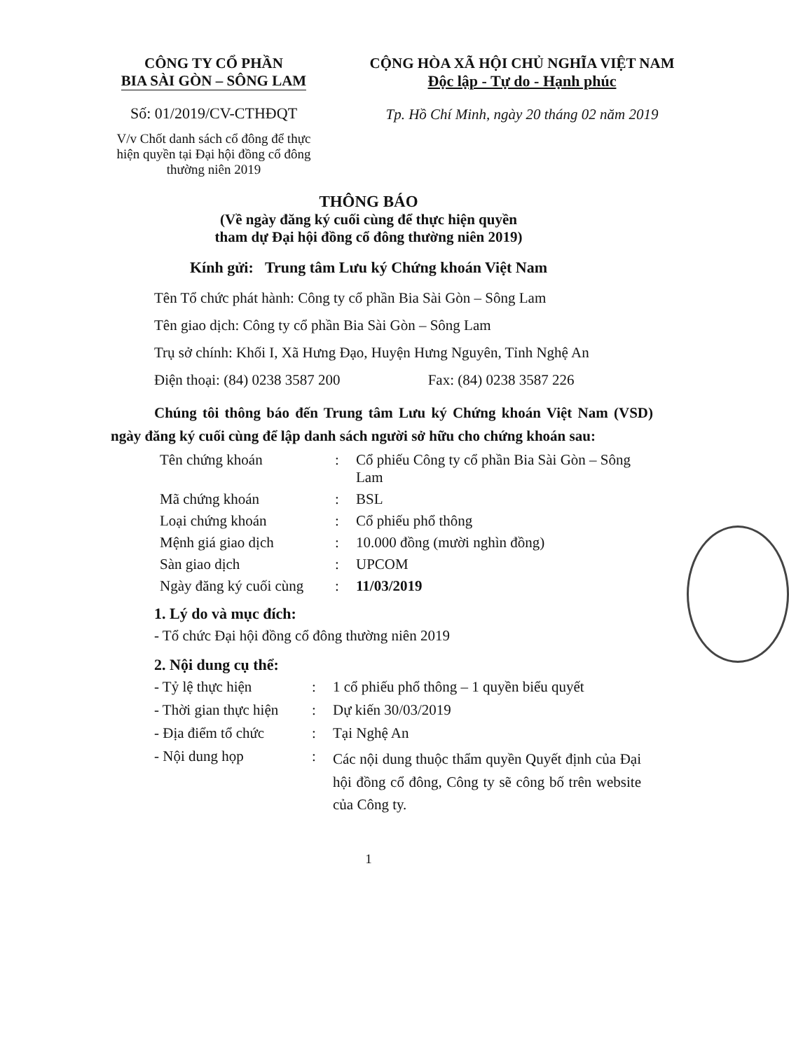CÔNG TY CỔ PHẦN
BIA SÀI GÒN – SÔNG LAM
Số: 01/2019/CV-CTHĐQT
V/v Chốt danh sách cổ đông để thực hiện quyền tại Đại hội đồng cổ đông thường niên 2019
CỘNG HÒA XÃ HỘI CHỦ NGHĨA VIỆT NAM
Độc lập - Tự do - Hạnh phúc
Tp. Hồ Chí Minh, ngày 20 tháng 02 năm 2019
THÔNG BÁO
(Về ngày đăng ký cuối cùng để thực hiện quyền
tham dự Đại hội đồng cổ đông thường niên 2019)
Kính gửi: Trung tâm Lưu ký Chứng khoán Việt Nam
Tên Tổ chức phát hành: Công ty cổ phần Bia Sài Gòn – Sông Lam
Tên giao dịch: Công ty cổ phần Bia Sài Gòn – Sông Lam
Trụ sở chính: Khối I, Xã Hưng Đạo, Huyện Hưng Nguyên, Tỉnh Nghệ An
Điện thoại: (84) 0238 3587 200 Fax: (84) 0238 3587 226
Chúng tôi thông báo đến Trung tâm Lưu ký Chứng khoán Việt Nam (VSD) ngày đăng ký cuối cùng để lập danh sách người sở hữu cho chứng khoán sau:
Tên chứng khoán: Cổ phiếu Công ty cổ phần Bia Sài Gòn – Sông Lam Mã chứng khoán: BSL Loại chứng khoán: Cổ phiếu phổ thông Mệnh giá giao dịch: 10.000 đồng (mười nghìn đồng) Sàn giao dịch: UPCOM Ngày đăng ký cuối cùng: 11/03/2019
1. Lý do và mục đích:
- Tổ chức Đại hội đồng cổ đông thường niên 2019
2. Nội dung cụ thể:
- Tỷ lệ thực hiện: 1 cổ phiếu phổ thông – 1 quyền biểu quyết - Thời gian thực hiện: Dự kiến 30/03/2019 - Địa điểm tổ chức: Tại Nghệ An - Nội dung họp: Các nội dung thuộc thẩm quyền Quyết định của Đại hội đồng cổ đông, Công ty sẽ công bố trên website của Công ty.
1